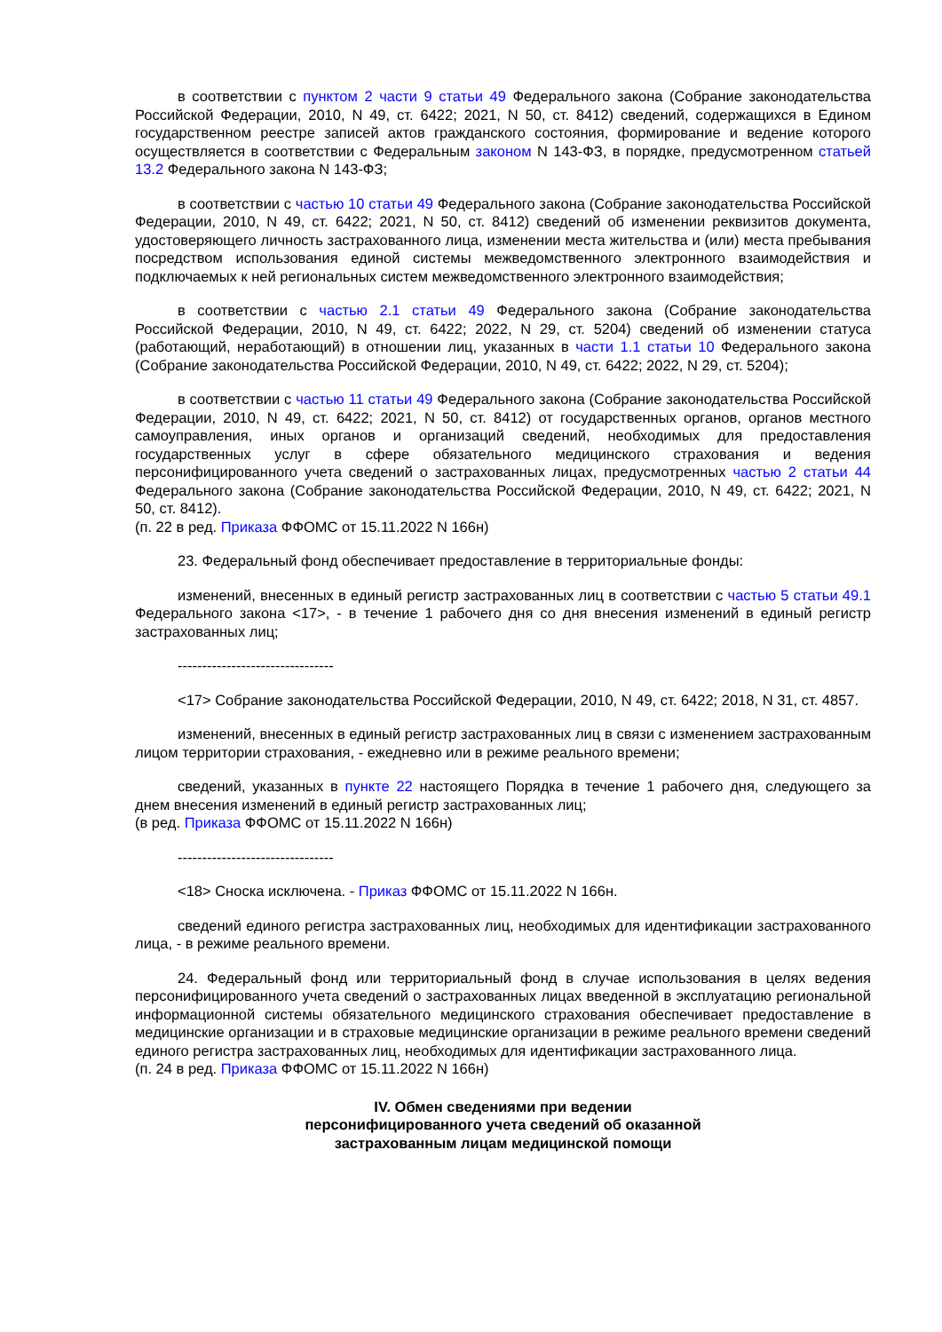в соответствии с пунктом 2 части 9 статьи 49 Федерального закона (Собрание законодательства Российской Федерации, 2010, N 49, ст. 6422; 2021, N 50, ст. 8412) сведений, содержащихся в Едином государственном реестре записей актов гражданского состояния, формирование и ведение которого осуществляется в соответствии с Федеральным законом N 143-ФЗ, в порядке, предусмотренном статьей 13.2 Федерального закона N 143-ФЗ;
в соответствии с частью 10 статьи 49 Федерального закона (Собрание законодательства Российской Федерации, 2010, N 49, ст. 6422; 2021, N 50, ст. 8412) сведений об изменении реквизитов документа, удостоверяющего личность застрахованного лица, изменении места жительства и (или) места пребывания посредством использования единой системы межведомственного электронного взаимодействия и подключаемых к ней региональных систем межведомственного электронного взаимодействия;
в соответствии с частью 2.1 статьи 49 Федерального закона (Собрание законодательства Российской Федерации, 2010, N 49, ст. 6422; 2022, N 29, ст. 5204) сведений об изменении статуса (работающий, неработающий) в отношении лиц, указанных в части 1.1 статьи 10 Федерального закона (Собрание законодательства Российской Федерации, 2010, N 49, ст. 6422; 2022, N 29, ст. 5204);
в соответствии с частью 11 статьи 49 Федерального закона (Собрание законодательства Российской Федерации, 2010, N 49, ст. 6422; 2021, N 50, ст. 8412) от государственных органов, органов местного самоуправления, иных органов и организаций сведений, необходимых для предоставления государственных услуг в сфере обязательного медицинского страхования и ведения персонифицированного учета сведений о застрахованных лицах, предусмотренных частью 2 статьи 44 Федерального закона (Собрание законодательства Российской Федерации, 2010, N 49, ст. 6422; 2021, N 50, ст. 8412).
(п. 22 в ред. Приказа ФФОМС от 15.11.2022 N 166н)
23. Федеральный фонд обеспечивает предоставление в территориальные фонды:
изменений, внесенных в единый регистр застрахованных лиц в соответствии с частью 5 статьи 49.1 Федерального закона <17>, - в течение 1 рабочего дня со дня внесения изменений в единый регистр застрахованных лиц;
--------------------------------
<17> Собрание законодательства Российской Федерации, 2010, N 49, ст. 6422; 2018, N 31, ст. 4857.
изменений, внесенных в единый регистр застрахованных лиц в связи с изменением застрахованным лицом территории страхования, - ежедневно или в режиме реального времени;
сведений, указанных в пункте 22 настоящего Порядка в течение 1 рабочего дня, следующего за днем внесения изменений в единый регистр застрахованных лиц;
(в ред. Приказа ФФОМС от 15.11.2022 N 166н)
--------------------------------
<18> Сноска исключена. - Приказ ФФОМС от 15.11.2022 N 166н.
сведений единого регистра застрахованных лиц, необходимых для идентификации застрахованного лица, - в режиме реального времени.
24. Федеральный фонд или территориальный фонд в случае использования в целях ведения персонифицированного учета сведений о застрахованных лицах введенной в эксплуатацию региональной информационной системы обязательного медицинского страхования обеспечивает предоставление в медицинские организации и в страховые медицинские организации в режиме реального времени сведений единого регистра застрахованных лиц, необходимых для идентификации застрахованного лица.
(п. 24 в ред. Приказа ФФОМС от 15.11.2022 N 166н)
IV. Обмен сведениями при ведении
персонифицированного учета сведений об оказанной
застрахованным лицам медицинской помощи